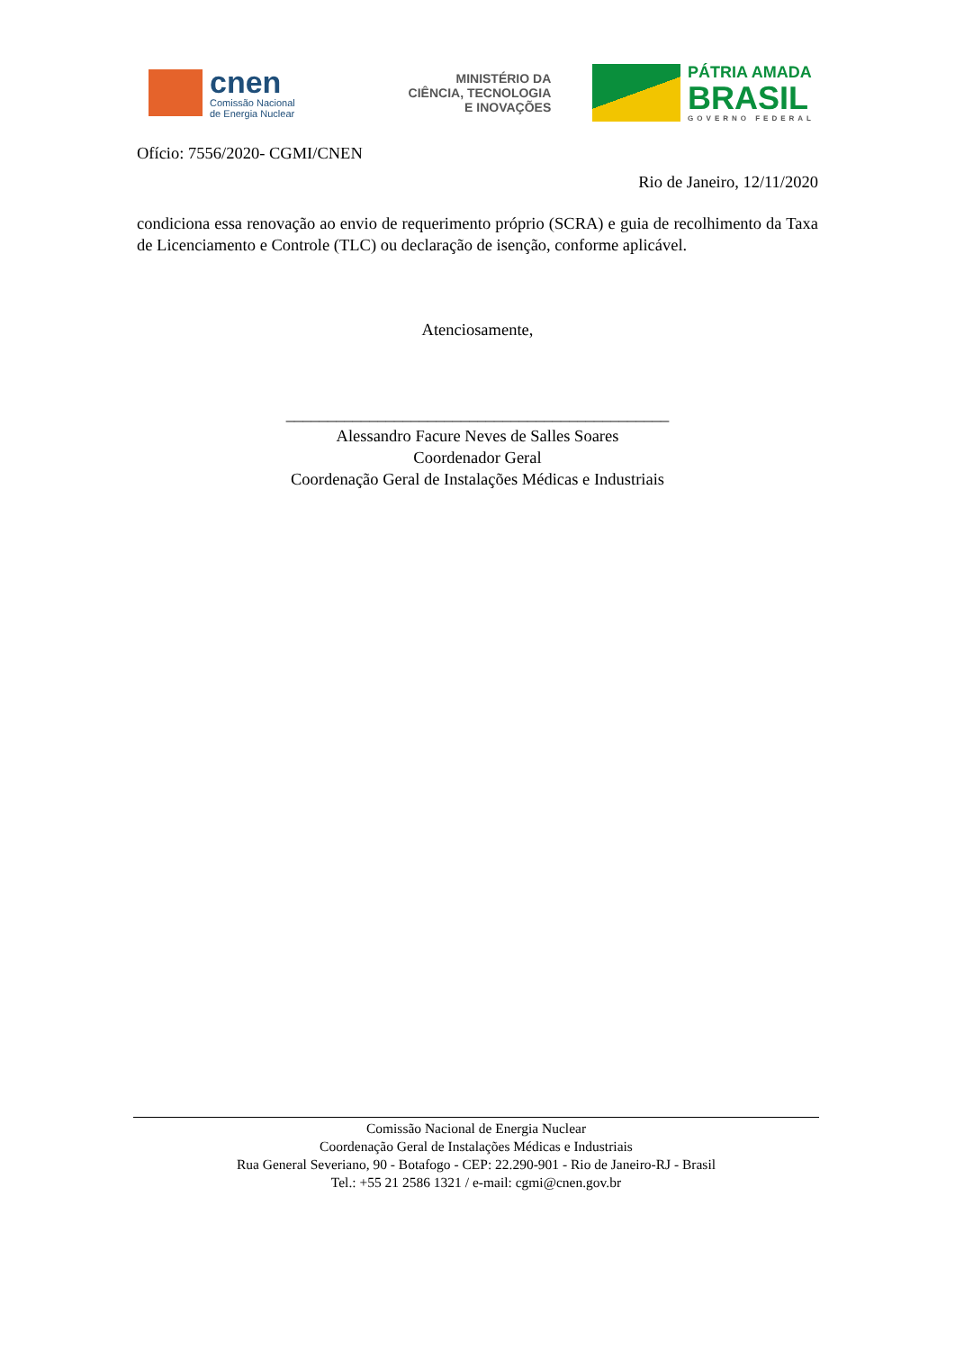cnen
Comissão Nacional
de Energia Nuclear
MINISTÉRIO DA
CIÊNCIA, TECNOLOGIA
E INOVAÇÕES
PÁTRIA AMADA
BRASIL
GOVERNO FEDERAL
Ofício: 7556/2020- CGMI/CNEN
Rio de Janeiro, 12/11/2020
condiciona essa renovação ao envio de requerimento próprio (SCRA) e guia de recolhimento da Taxa de Licenciamento e Controle (TLC) ou declaração de isenção, conforme aplicável.
Atenciosamente,
______________________________________________
Alessandro Facure Neves de Salles Soares
Coordenador Geral
Coordenação Geral de Instalações Médicas e Industriais
Comissão Nacional de Energia Nuclear
Coordenação Geral de Instalações Médicas e Industriais
Rua General Severiano, 90 - Botafogo - CEP: 22.290-901 - Rio de Janeiro-RJ - Brasil
Tel.: +55 21 2586 1321 / e-mail: cgmi@cnen.gov.br